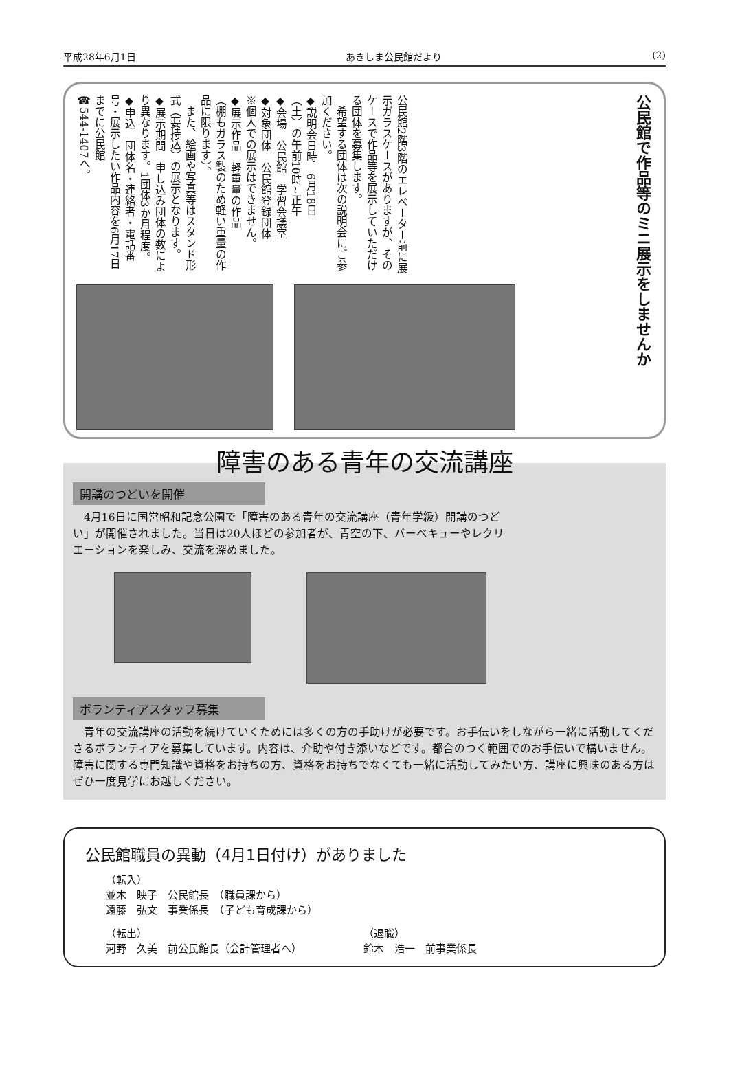平成28年6月1日 あきしま公民館だより (2)
公民館で作品等のミニ展示をしませんか
公民館2階3階のエレベーター前に展示ガラスケースがありますが、そのケースで作品等を展示していただける団体を募集します。
　希望する団体は次の説明会にご参加ください。
◆説明会日時　6月18日
（土）の午前10時~正午
◆会場　公民館　学習会議室
◆対象団体　公民館登録団体
※個人での展示はできません。
◆展示作品　軽重量の作品
（棚もガラス製のため軽い重量の作品に限ります）。
　また、絵画や写真等はスタンド形式（要持込）の展示となります。
◆展示期間　申し込み団体の数により異なります。1団体3か月程度。
◆申込　団体名・連絡者・電話番号・展示したい作品内容を6月17日までに公民館
☎544-1407へ。
障害のある青年の交流講座
開講のつどいを開催
　4月16日に国営昭和記念公園で「障害のある青年の交流講座（青年学級）開講のつどい」が開催されました。当日は20人ほどの参加者が、青空の下、バーベキューやレクリエーションを楽しみ、交流を深めました。
ボランティアスタッフ募集
　青年の交流講座の活動を続けていくためには多くの方の手助けが必要です。お手伝いをしながら一緒に活動してくださるボランティアを募集しています。内容は、介助や付き添いなどです。都合のつく範囲でのお手伝いで構いません。障害に関する専門知識や資格をお持ちの方、資格をお持ちでなくても一緒に活動してみたい方、講座に興味のある方はぜひ一度見学にお越しください。
公民館職員の異動（4月1日付け）がありました
（転入）
並木　映子　公民館長　（職員課から）
遠藤　弘文　事業係長　（子ども育成課から）
（転出）
河野　久美　前公民館長（会計管理者へ）
（退職）
鈴木　浩一　前事業係長